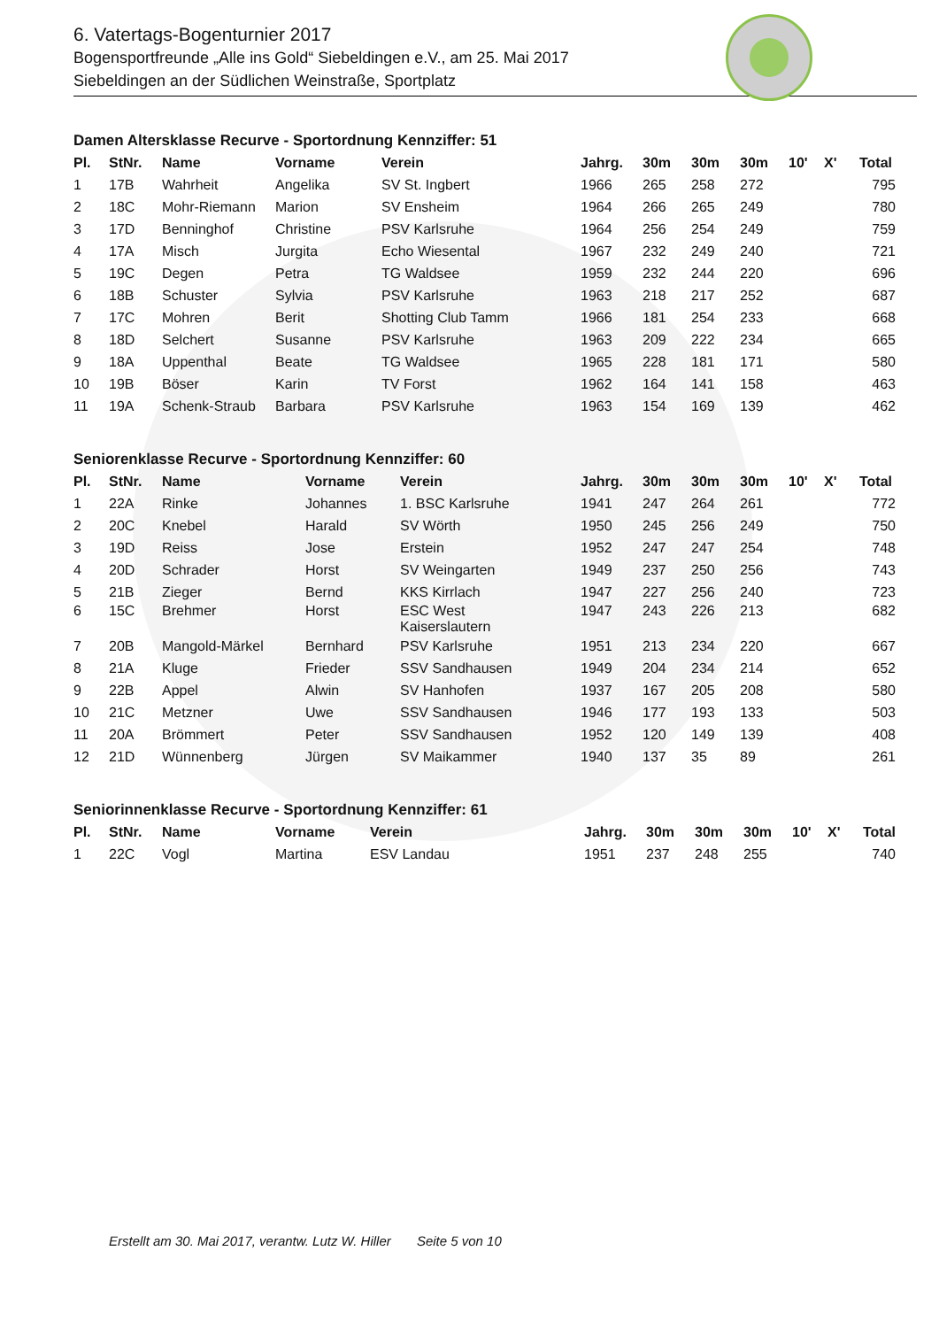6. Vatertags-Bogenturnier 2017
Bogensportfreunde „Alle ins Gold“ Siebeldingen e.V., am 25. Mai 2017
Siebeldingen an der Südlichen Weinstraße, Sportplatz
Damen Altersklasse Recurve - Sportordnung Kennziffer: 51
| Pl. | StNr. | Name | Vorname | Verein | Jahrg. | 30m | 30m | 30m | 10' | X' | Total |
| --- | --- | --- | --- | --- | --- | --- | --- | --- | --- | --- | --- |
| 1 | 17B | Wahrheit | Angelika | SV St. Ingbert | 1966 | 265 | 258 | 272 | | | 795 |
| 2 | 18C | Mohr-Riemann | Marion | SV Ensheim | 1964 | 266 | 265 | 249 | | | 780 |
| 3 | 17D | Benninghof | Christine | PSV Karlsruhe | 1964 | 256 | 254 | 249 | | | 759 |
| 4 | 17A | Misch | Jurgita | Echo Wiesental | 1967 | 232 | 249 | 240 | | | 721 |
| 5 | 19C | Degen | Petra | TG Waldsee | 1959 | 232 | 244 | 220 | | | 696 |
| 6 | 18B | Schuster | Sylvia | PSV Karlsruhe | 1963 | 218 | 217 | 252 | | | 687 |
| 7 | 17C | Mohren | Berit | Shotting Club Tamm | 1966 | 181 | 254 | 233 | | | 668 |
| 8 | 18D | Selchert | Susanne | PSV Karlsruhe | 1963 | 209 | 222 | 234 | | | 665 |
| 9 | 18A | Uppenthal | Beate | TG Waldsee | 1965 | 228 | 181 | 171 | | | 580 |
| 10 | 19B | Böser | Karin | TV Forst | 1962 | 164 | 141 | 158 | | | 463 |
| 11 | 19A | Schenk-Straub | Barbara | PSV Karlsruhe | 1963 | 154 | 169 | 139 | | | 462 |
Seniorenklasse Recurve - Sportordnung Kennziffer: 60
| Pl. | StNr. | Name | Vorname | Verein | Jahrg. | 30m | 30m | 30m | 10' | X' | Total |
| --- | --- | --- | --- | --- | --- | --- | --- | --- | --- | --- | --- |
| 1 | 22A | Rinke | Johannes | 1. BSC Karlsruhe | 1941 | 247 | 264 | 261 | | | 772 |
| 2 | 20C | Knebel | Harald | SV Wörth | 1950 | 245 | 256 | 249 | | | 750 |
| 3 | 19D | Reiss | Jose | Erstein | 1952 | 247 | 247 | 254 | | | 748 |
| 4 | 20D | Schrader | Horst | SV Weingarten | 1949 | 237 | 250 | 256 | | | 743 |
| 5 | 21B | Zieger | Bernd | KKS Kirrlach | 1947 | 227 | 256 | 240 | | | 723 |
| 6 | 15C | Brehmer | Horst | ESC West Kaiserslautern | 1947 | 243 | 226 | 213 | | | 682 |
| 7 | 20B | Mangold-Märkel | Bernhard | PSV Karlsruhe | 1951 | 213 | 234 | 220 | | | 667 |
| 8 | 21A | Kluge | Frieder | SSV Sandhausen | 1949 | 204 | 234 | 214 | | | 652 |
| 9 | 22B | Appel | Alwin | SV Hanhofen | 1937 | 167 | 205 | 208 | | | 580 |
| 10 | 21C | Metzner | Uwe | SSV Sandhausen | 1946 | 177 | 193 | 133 | | | 503 |
| 11 | 20A | Brömmert | Peter | SSV Sandhausen | 1952 | 120 | 149 | 139 | | | 408 |
| 12 | 21D | Wünnenberg | Jürgen | SV Maikammer | 1940 | 137 | 35 | 89 | | | 261 |
Seniorinnenklasse Recurve - Sportordnung Kennziffer: 61
| Pl. | StNr. | Name | Vorname | Verein | Jahrg. | 30m | 30m | 30m | 10' | X' | Total |
| --- | --- | --- | --- | --- | --- | --- | --- | --- | --- | --- | --- |
| 1 | 22C | Vogl | Martina | ESV Landau | 1951 | 237 | 248 | 255 | | | 740 |
Erstellt am 30. Mai 2017, verantw. Lutz W. Hiller Seite 5 von 10